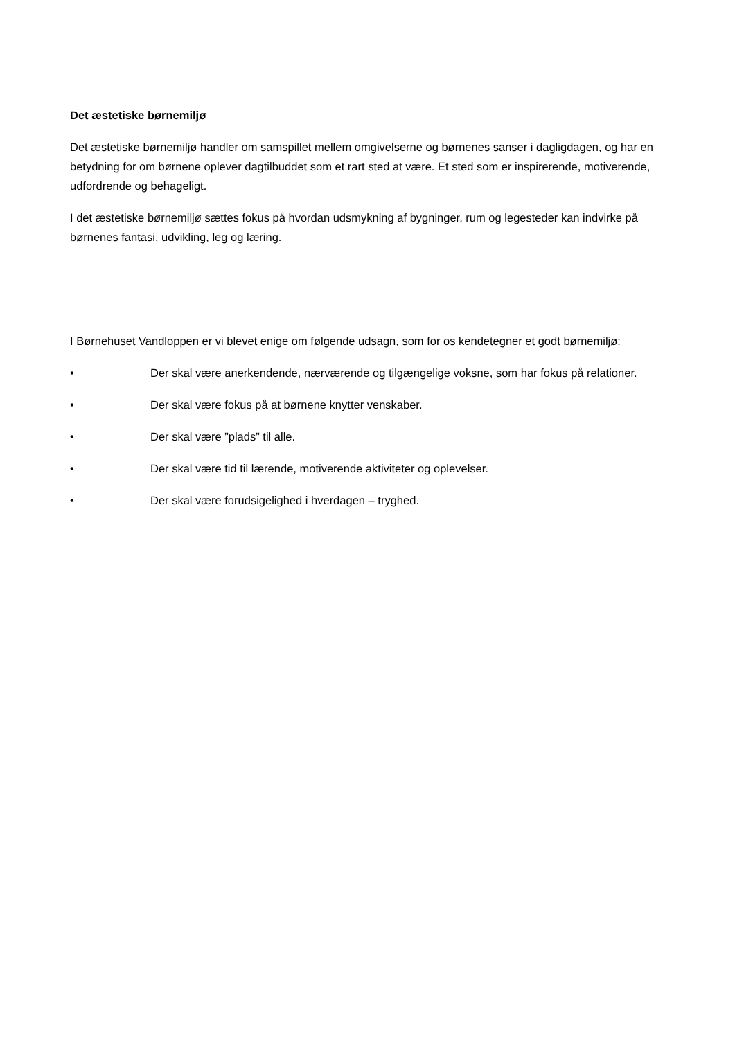Det æstetiske børnemiljø
Det æstetiske børnemiljø handler om samspillet mellem omgivelserne og børnenes sanser i dagligdagen, og har en betydning for om børnene oplever dagtilbuddet som et rart sted at være. Et sted som er inspirerende, motiverende, udfordrende og behageligt.
I det æstetiske børnemiljø sættes fokus på hvordan udsmykning af bygninger, rum og legesteder kan indvirke på børnenes fantasi, udvikling, leg og læring.
I Børnehuset Vandloppen er vi blevet enige om følgende udsagn, som for os kendetegner et godt børnemiljø:
• Der skal være anerkendende, nærværende og tilgængelige voksne, som har fokus på relationer.
• Der skal være fokus på at børnene knytter venskaber.
• Der skal være ”plads” til alle.
• Der skal være tid til lærende, motiverende aktiviteter og oplevelser.
• Der skal være forudsigelighed i hverdagen – tryghed.